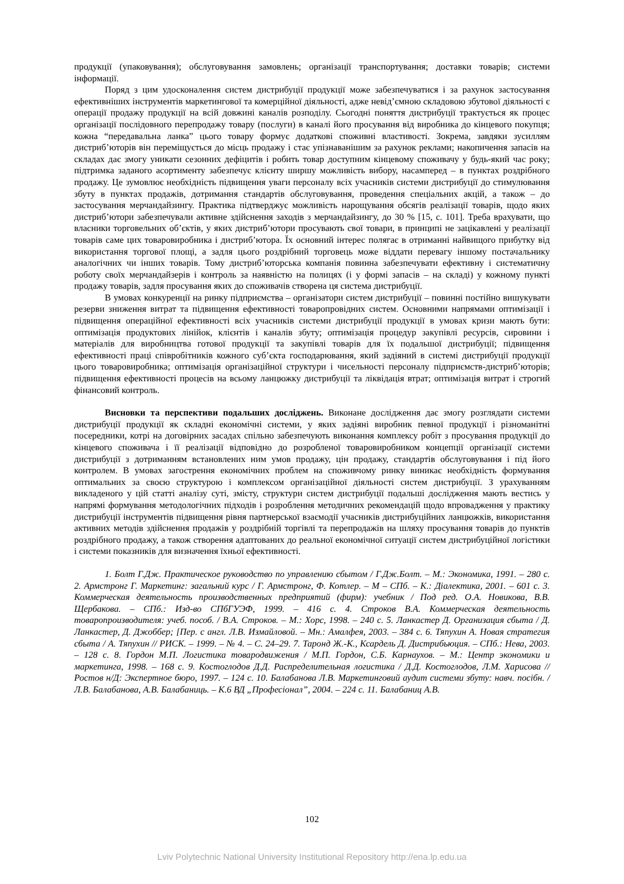продукції (упаковування); обслуговування замовлень; організації транспортування; доставки товарів; системи інформації.
Поряд з цим удосконалення систем дистрибуції продукції може забезпечуватися і за рахунок застосування ефективніших інструментів маркетингової та комерційної діяльності, адже невід’ємною складовою збутової діяльності є операції продажу продукції на всій довжині каналів розподілу. Сьогодні поняття дистрибуції трактується як процес організації послідовного перепродажу товару (послуги) в каналі його просування від виробника до кінцевого покупця; кожна “передавальна ланка” цього товару формує додаткові споживні властивості. Зокрема, завдяки зусиллям дистриб’юторів він переміщується до місць продажу і стає упізнаванішим за рахунок реклами; накопичення запасів на складах дає змогу уникати сезонних дефіцитів і робить товар доступним кінцевому споживачу у будь-який час року; підтримка заданого асортименту забезпечує клієнту ширшу можливість вибору, насамперед – в пунктах роздрібного продажу. Це зумовлює необхідність підвищення уваги персоналу всіх учасників системи дистрибуції до стимулювання збуту в пунктах продажів, дотримання стандартів обслуговування, проведення спеціальних акцій, а також – до застосування мерчандайзингу. Практика підтверджує можливість нарощування обсягів реалізації товарів, щодо яких дистриб’ютори забезпечували активне здійснення заходів з мерчандайзингу, до 30 % [15, с. 101]. Треба врахувати, що власники торговельних об’єктів, у яких дистриб’ютори просувають свої товари, в принципі не зацікавлені у реалізації товарів саме цих товаровиробника і дистриб’ютора. Їх основний інтерес полягає в отриманні найвищого прибутку від використання торгової площі, а задля цього роздрібний торговець може віддати перевагу іншому постачальнику аналогічних чи інших товарів. Тому дистриб’юторська компанія повинна забезпечувати ефективну і систематичну роботу своїх мерчандайзерів і контроль за наявністю на полицях (і у формі запасів – на складі) у кожному пункті продажу товарів, задля просування яких до споживачів створена ця система дистрибуції.
В умовах конкуренції на ринку підприємства – організатори систем дистрибуції – повинні постійно вишукувати резерви зниження витрат та підвищення ефективності товаропровідних систем. Основними напрямами оптимізації і підвищення операційної ефективності всіх учасників системи дистрибуції продукції в умовах кризи мають бути: оптимізація продуктових лінійок, клієнтів і каналів збуту; оптимізація процедур закупівлі ресурсів, сировини і матеріалів для виробництва готової продукції та закупівлі товарів для їх подальшої дистрибуції; підвищення ефективності праці співробітників кожного суб’єкта господарювання, який задіяний в системі дистрибуції продукції цього товаровиробника; оптимізація організаційної структури і чисельності персоналу підприємств-дистриб’юторів; підвищення ефективності процесів на всьому ланцюжку дистрибуції та ліквідація втрат; оптимізація витрат і строгий фінансовий контроль.
Висновки та перспективи подальших досліджень. Виконане дослідження дає змогу розглядати системи дистрибуції продукції як складні економічні системи, у яких задіяні виробник певної продукції і різноманітні посередники, котрі на договірних засадах спільно забезпечують виконання комплексу робіт з просування продукції до кінцевого споживача і її реалізації відповідно до розробленої товаровиробником концепції організації системи дистрибуції з дотриманням встановлених ним умов продажу, цін продажу, стандартів обслуговування і під його контролем. В умовах загострення економічних проблем на споживчому ринку виникає необхідність формування оптимальних за своєю структурою і комплексом організаційної діяльності систем дистрибуції. З урахуванням викладеного у цій статті аналізу суті, змісту, структури систем дистрибуції подальші дослідження мають вестись у напрямі формування методологічних підходів і розроблення методичних рекомендацій щодо впровадження у практику дистрибуції інструментів підвищення рівня партнерської взаємодії учасників дистрибуційних ланцюжків, використання активних методів здійснення продажів у роздрібній торгівлі та перепродажів на шляху просування товарів до пунктів роздрібного продажу, а також створення адаптованих до реальної економічної ситуації систем дистрибуційної логістики і системи показників для визначення їхньої ефективності.
1. Болт Г.Дж. Практическое руководство по управлению сбытом / Г.Дж.Болт. – М.: Экономика, 1991. – 280 с. 2. Армстронг Г. Маркетинг: загальний курс / Г. Армстронг, Ф. Котлер. – М – СПб. – К.: Діалектика, 2001. – 601 с. 3. Коммерческая деятельность производственных предприятий (фирм): учебник / Под ред. О.А. Новикова, В.В. Щербакова. – СПб.: Изд-во СПбГУЭФ, 1999. – 416 с. 4. Строков В.А. Коммерческая деятельность товаропроизводителя: учеб. пособ. / В.А. Строков. – М.: Хорс, 1998. – 240 с. 5. Ланкастер Д. Организация сбыта / Д. Ланкастер, Д. Джоббер; [Пер. с англ. Л.В. Измайловой. – Мн.: Амалфея, 2003. – 384 с. 6. Тяпухин А. Новая стратегия сбыта / А. Тяпухин // РИСК. – 1999. – № 4. – С. 24–29. 7. Таронд Ж.-К., Ксардель Д. Дистрибьюция. – СПб.: Нева, 2003. – 128 с. 8. Гордон М.П. Логистика товародвижения / М.П. Гордон, С.Б. Карнаухов. – М.: Центр экономики и маркетинга, 1998. – 168 с. 9. Костоглодов Д.Д. Распределительная логистика / Д.Д. Костоглодов, Л.М. Харисова // Ростов н/Д: Экспертное бюро, 1997. – 124 с. 10. Балабанова Л.В. Маркетинговий аудит системи збуту: навч. посібн. / Л.В. Балабанова, А.В. Балабаниць. – К.6 ВД „Професіонал”, 2004. – 224 с. 11. Балабаниц А.В.
102
Lviv Polytechnic National University Institutional Repository http://ena.lp.edu.ua